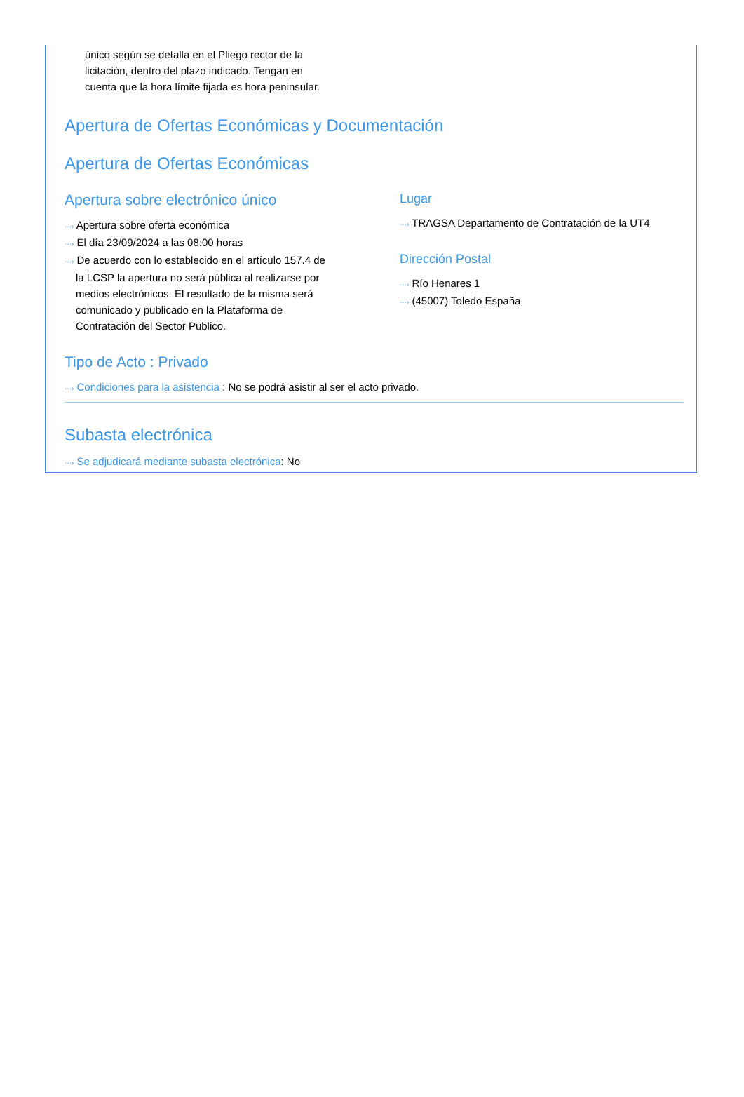único según se detalla en el Pliego rector de la
licitación, dentro del plazo indicado. Tengan en
cuenta que la hora límite fijada es hora peninsular.
Apertura de Ofertas Económicas y Documentación
Apertura de Ofertas Económicas
Apertura sobre electrónico único
···› Apertura sobre oferta económica
···› El día 23/09/2024 a las 08:00 horas
···› De acuerdo con lo establecido en el artículo 157.4 de
la LCSP la apertura no será pública al realizarse por
medios electrónicos. El resultado de la misma será
comunicado y publicado en la Plataforma de
Contratación del Sector Publico.
Lugar
···› TRAGSA Departamento de Contratación de la UT4
Dirección Postal
···› Río Henares 1
···› (45007) Toledo España
Tipo de Acto : Privado
···› Condiciones para la asistencia : No se podrá asistir al ser el acto privado.
Subasta electrónica
···› Se adjudicará mediante subasta electrónica: No